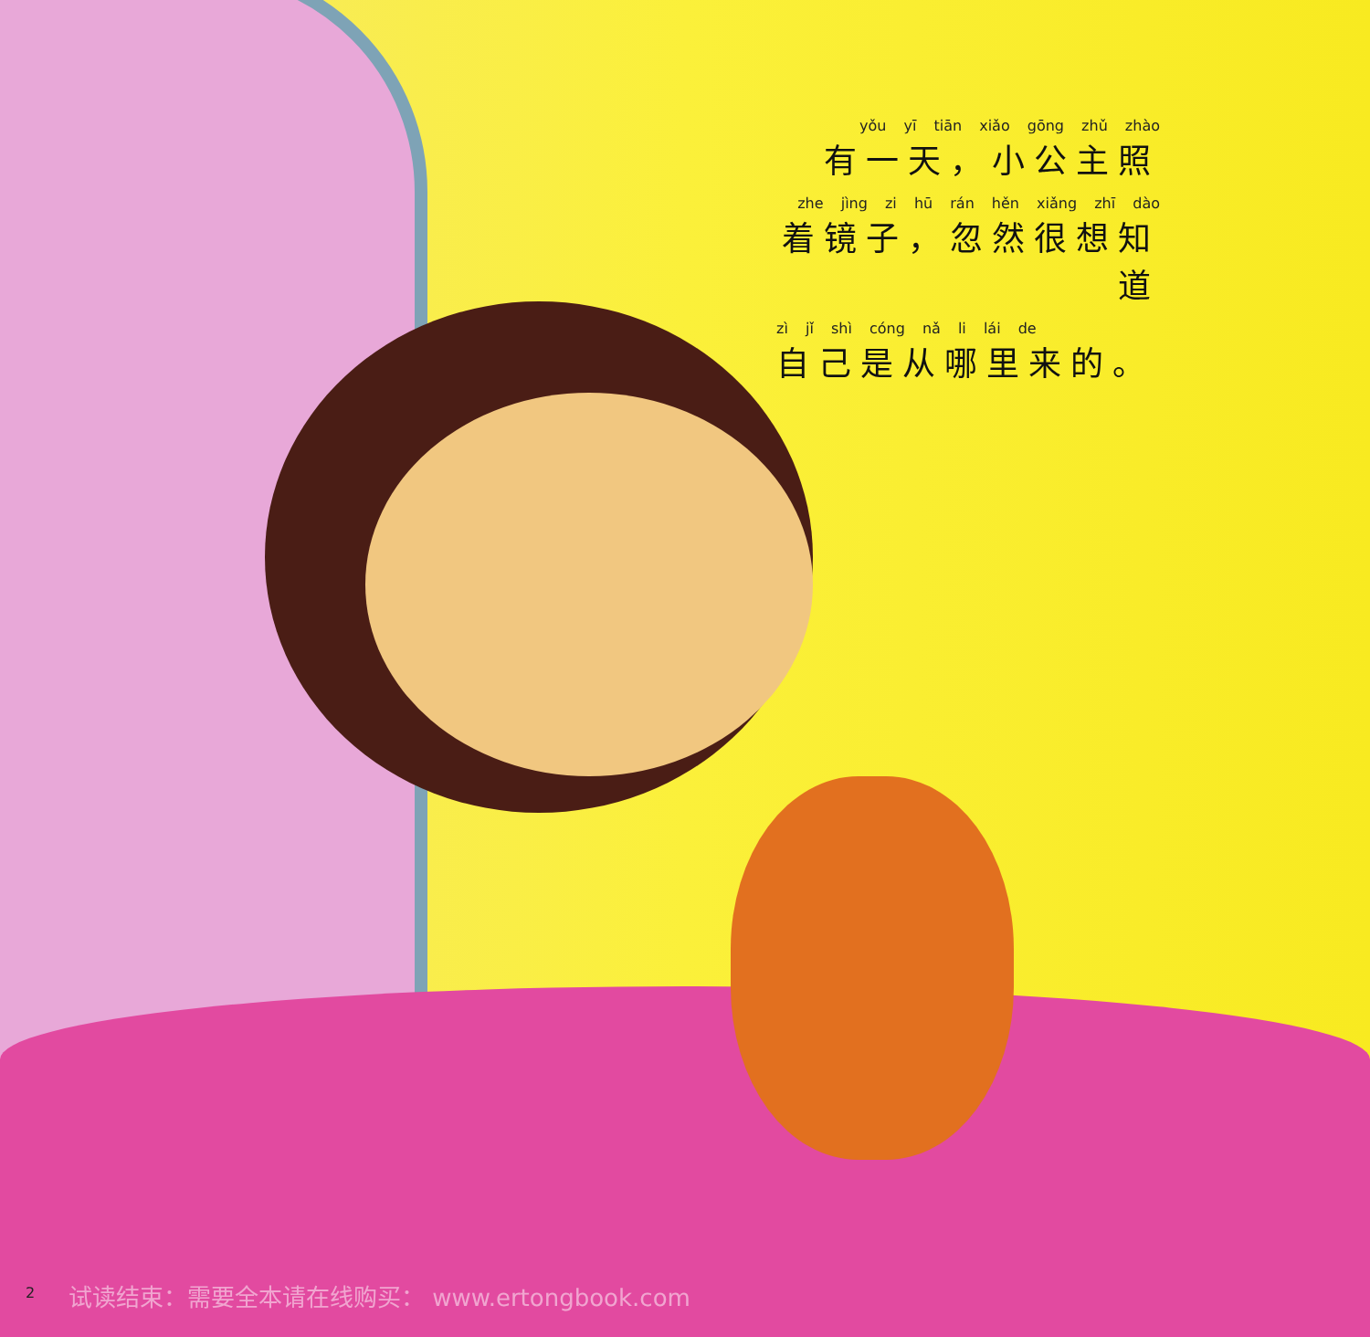yǒu yī tiān xiǎo gōng zhǔ zhào
有一天，小公主照
zhe jìng zi hū rán hěn xiǎng zhī dào
着镜子，忽然很想知道
zì jǐ shì cóng nǎ li lái de
自己是从哪里来的。
2
试读结束：需要全本请在线购买： www.ertongbook.com